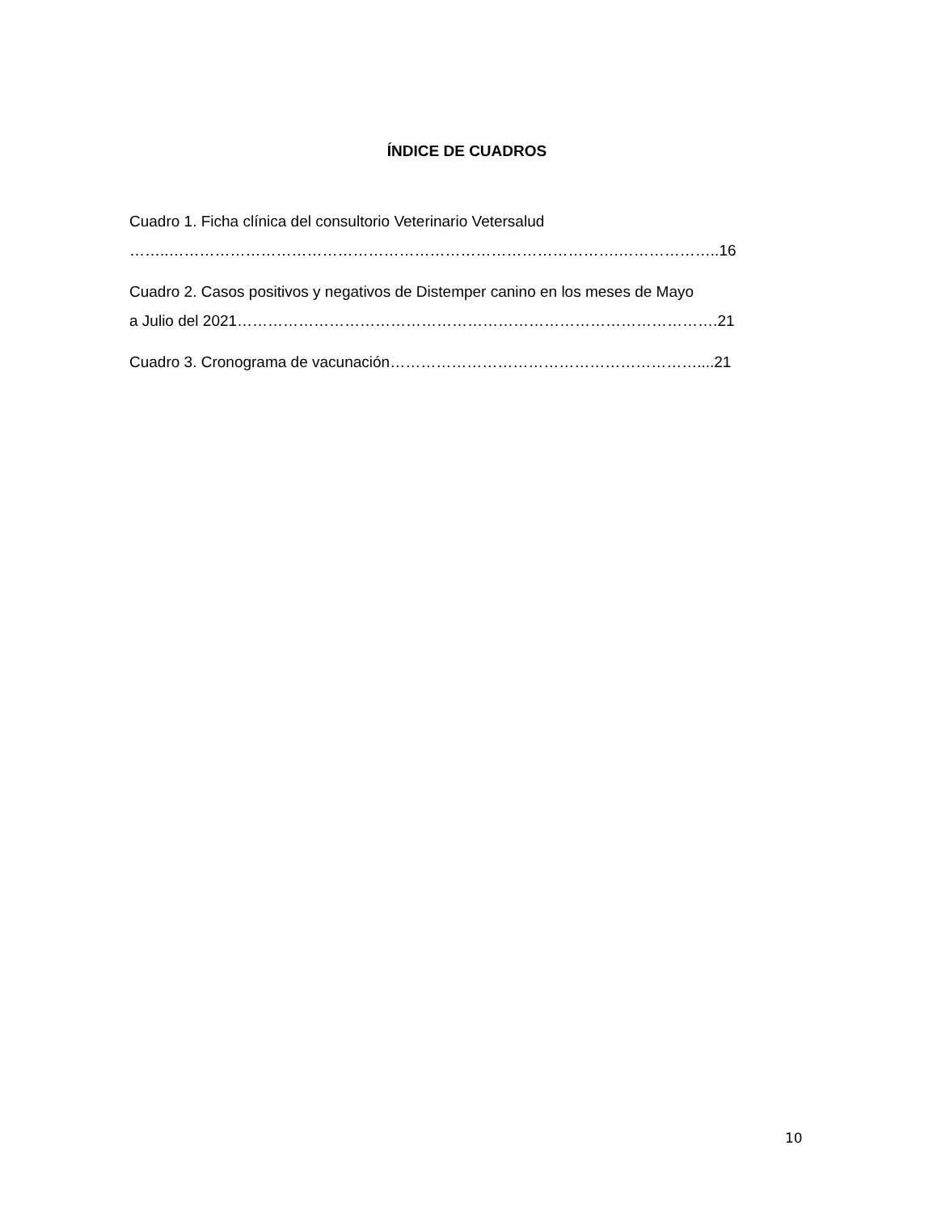ÍNDICE DE CUADROS
Cuadro 1. Ficha clínica del consultorio Veterinario Vetersalud
……..…………………………………………………………………………….………………..16
Cuadro 2. Casos positivos y negativos de Distemper canino en los meses de Mayo
a Julio del 2021………………………………………………………………………………….21
Cuadro 3. Cronograma de vacunación……………………………………………………....21
10